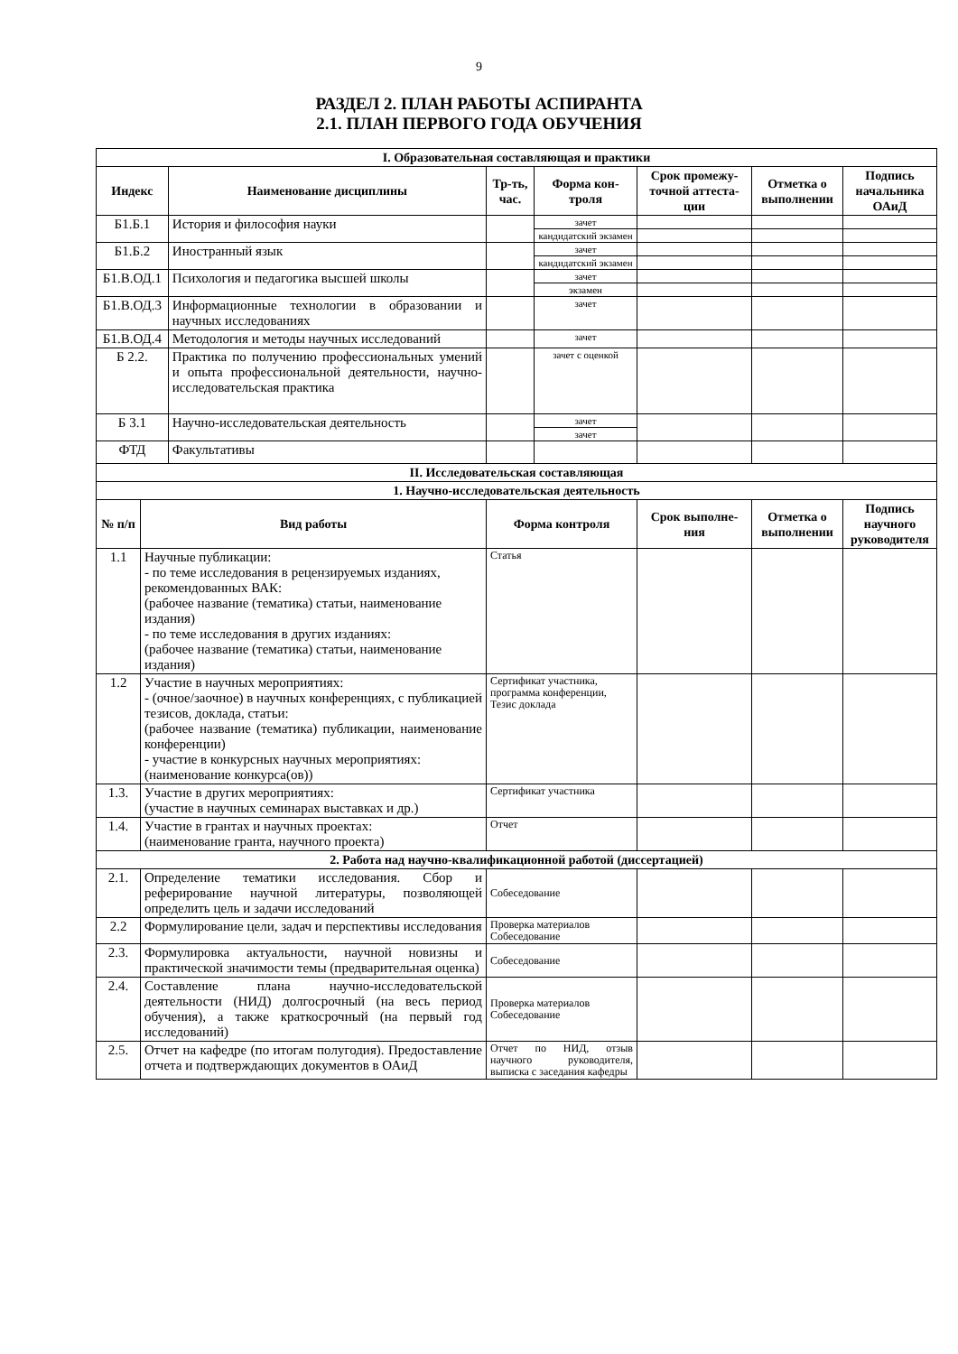9
РАЗДЕЛ 2. ПЛАН РАБОТЫ АСПИРАНТА
2.1. ПЛАН ПЕРВОГО ГОДА ОБУЧЕНИЯ
| I. Образовательная составляющая и практики | | | | | | | |
| --- | --- | --- | --- | --- | --- | --- | --- |
| Индекс | | Наименование дисциплины | Тр-ть, час. | Форма кон-троля | Срок промежу-точной аттеста-ции | Отметка о выполнении | Подпись начальника ОАиД |
| Б1.Б.1 | | История и философия науки | | зачет | | | |
| | | | | кандидатский экзамен | | | |
| Б1.Б.2 | | Иностранный язык | | зачет | | | |
| | | | | кандидатский экзамен | | | |
| Б1.В.ОД.1 | | Психология и педагогика высшей школы | | зачет | | | |
| | | | | экзамен | | | |
| Б1.В.ОД.3 | | Информационные технологии в образовании и научных исследованиях | | зачет | | | |
| Б1.В.ОД.4 | | Методология и методы научных исследований | | зачет | | | |
| Б 2.2. | | Практика по получению профессиональных умений и опыта профессиональной деятельности, научно-исследовательская практика | | зачет с оценкой | | | |
| Б 3.1 | | Научно-исследовательская деятельность | | зачет | | | |
| | | | | зачет | | | |
| ФТД | | Факультативы | | | | | |
| II. Исследовательская составляющая | | | | | | | |
| 1. Научно-исследовательская деятельность | | | | | | | |
| № п/п | Вид работы | | Форма контроля | | Срок выполне-ния | Отметка о выполнении | Подпись научного руководителя |
| 1.1 | Научные публикации: - по теме исследования в рецензируемых изданиях, рекомендованных ВАК: (рабочее название (тематика) статьи, наименование издания) - по теме исследования в других изданиях: (рабочее название (тематика) статьи, наименование издания) | | Статья | | | | |
| 1.2 | Участие в научных мероприятиях: - (очное/заочное) в научных конференциях, с публикацией тезисов, доклада, статьи: (рабочее название (тематика) публикации, наименование конференции) - участие в конкурсных научных мероприятиях: (наименование конкурса(ов)) | | Сертификат участника, программа конференции, Тезис доклада | | | | |
| 1.3. | Участие в других мероприятиях: (участие в научных семинарах выставках и др.) | | Сертификат участника | | | | |
| 1.4. | Участие в грантах и научных проектах: (наименование гранта, научного проекта) | | Отчет | | | | |
| 2. Работа над научно-квалификационной работой (диссертацией) | | | | | | | |
| 2.1. | Определение тематики исследования. Сбор и реферирование научной литературы, позволяющей определить цель и задачи исследований | | Собеседование | | | | |
| 2.2 | Формулирование цели, задач и перспективы исследования | | Проверка материалов Собеседование | | | | |
| 2.3. | Формулировка актуальности, научной новизны и практической значимости темы (предварительная оценка) | | Собеседование | | | | |
| 2.4. | Составление плана научно-исследовательской деятельности (НИД) долгосрочный (на весь период обучения), а также краткосрочный (на первый год исследований) | | Проверка материалов Собеседование | | | | |
| 2.5. | Отчет на кафедре (по итогам полугодия). Предоставление отчета и подтверждающих документов в ОАиД | | Отчет по НИД, отзыв научного руководителя, выписка с заседания кафедры | | | | |